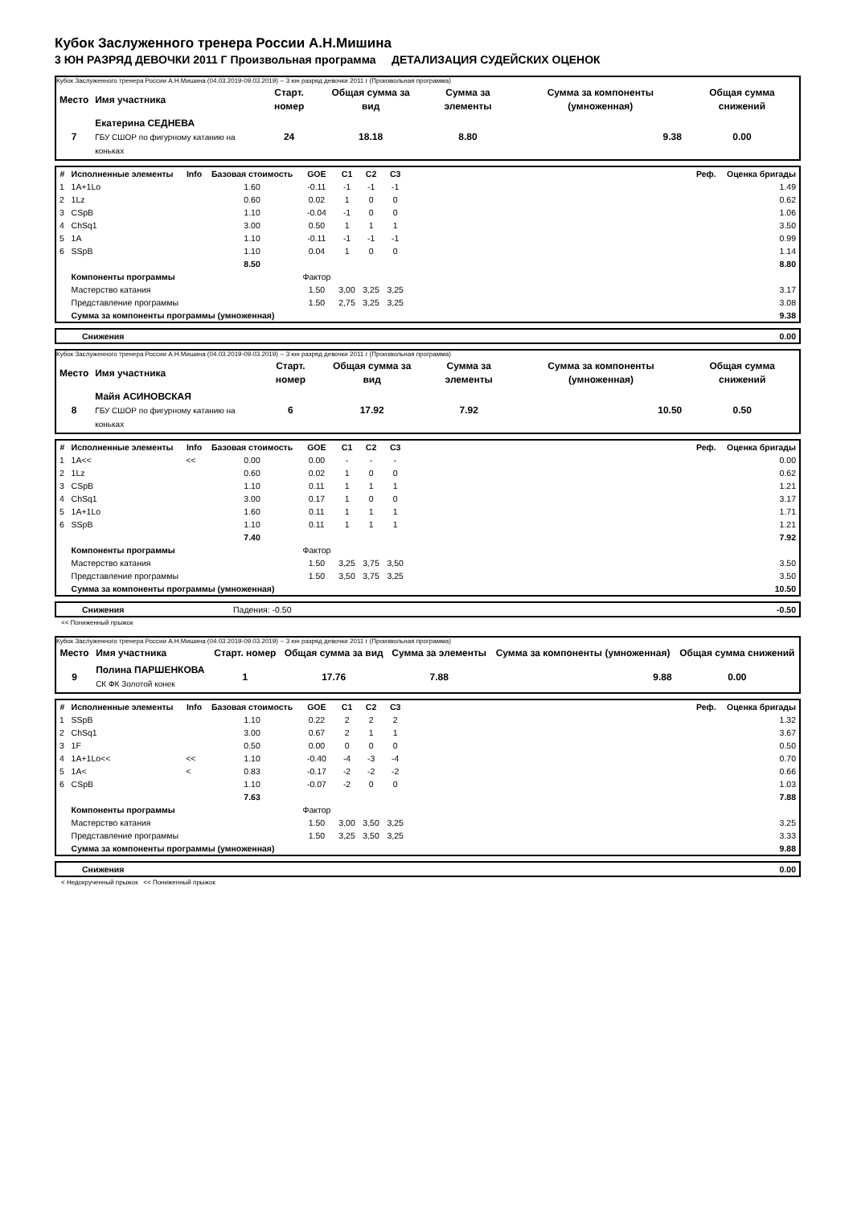Кубок Заслуженного тренера России А.Н.Мишина
3 ЮН РАЗРЯД ДЕВОЧКИ 2011 Г Произвольная программа ДЕТАЛИЗАЦИЯ СУДЕЙСКИХ ОЦЕНОК
Кубок Заслуженного тренера России А.Н.Мишина (04.03.2019-09.03.2019) -- 3 юн разряд девочки 2011 г (Произвольная программа)
| Место | Имя участника | Старт. номер | Общая сумма за вид | Сумма за элементы | Сумма за компоненты (умноженная) | Общая сумма снижений |
| --- | --- | --- | --- | --- | --- | --- |
| 7 | Екатерина СЕДНЕВА ГБУ СШОР по фигурному катанию на коньках | 24 | 18.18 | 8.80 | 9.38 | 0.00 |
| # | Исполненные элементы | Info | Базовая стоимость | GOE | C1 | C2 | C3 | Реф. | Оценка бригады |
| --- | --- | --- | --- | --- | --- | --- | --- | --- | --- |
| 1 | 1A+1Lo | | 1.60 | -0.11 | -1 | -1 | -1 | | 1.49 |
| 2 | 1Lz | | 0.60 | 0.02 | 1 | 0 | 0 | | 0.62 |
| 3 | CSpB | | 1.10 | -0.04 | -1 | 0 | 0 | | 1.06 |
| 4 | ChSq1 | | 3.00 | 0.50 | 1 | 1 | 1 | | 3.50 |
| 5 | 1A | | 1.10 | -0.11 | -1 | -1 | -1 | | 0.99 |
| 6 | SSpB | | 1.10 | 0.04 | 1 | 0 | 0 | | 1.14 |
| | | | 8.50 | | | | | | 8.80 |
| | Компоненты программы | | | Фактор | | | | | |
| | Мастерство катания | | | 1.50 | 3,00 | 3,25 | 3,25 | | 3.17 |
| | Представление программы | | | 1.50 | 2,75 | 3,25 | 3,25 | | 3.08 |
| | Сумма за компоненты программы (умноженная) | | | | | | | | 9.38 |
| | Снижения | 0.00 |
Кубок Заслуженного тренера России А.Н.Мишина (04.03.2019-09.03.2019) -- 3 юн разряд девочки 2011 г (Произвольная программа)
| Место | Имя участника | Старт. номер | Общая сумма за вид | Сумма за элементы | Сумма за компоненты (умноженная) | Общая сумма снижений |
| --- | --- | --- | --- | --- | --- | --- |
| 8 | Майя АСИНОВСКАЯ ГБУ СШОР по фигурному катанию на коньках | 6 | 17.92 | 7.92 | 10.50 | 0.50 |
| # | Исполненные элементы | Info | Базовая стоимость | GOE | C1 | C2 | C3 | Реф. | Оценка бригады |
| --- | --- | --- | --- | --- | --- | --- | --- | --- | --- |
| 1 | 1A<< | << | 0.00 | 0.00 | - | - | - | | 0.00 |
| 2 | 1Lz | | 0.60 | 0.02 | 1 | 0 | 0 | | 0.62 |
| 3 | CSpB | | 1.10 | 0.11 | 1 | 1 | 1 | | 1.21 |
| 4 | ChSq1 | | 3.00 | 0.17 | 1 | 0 | 0 | | 3.17 |
| 5 | 1A+1Lo | | 1.60 | 0.11 | 1 | 1 | 1 | | 1.71 |
| 6 | SSpB | | 1.10 | 0.11 | 1 | 1 | 1 | | 1.21 |
| | | | 7.40 | | | | | | 7.92 |
| | Компоненты программы | | | Фактор | | | | | |
| | Мастерство катания | | | 1.50 | 3,25 | 3,75 | 3,50 | | 3.50 |
| | Представление программы | | | 1.50 | 3,50 | 3,75 | 3,25 | | 3.50 |
| | Сумма за компоненты программы (умноженная) | | | | | | | | 10.50 |
| | Снижения | Падения: -0.50 | -0.50 |
<< Пониженный прыжок
Кубок Заслуженного тренера России А.Н.Мишина (04.03.2019-09.03.2019) -- 3 юн разряд девочки 2011 г (Произвольная программа)
| Место | Имя участника | Старт. номер | Общая сумма за вид | Сумма за элементы | Сумма за компоненты (умноженная) | Общая сумма снижений |
| --- | --- | --- | --- | --- | --- | --- |
| 9 | Полина ПАРШЕНКОВА СК ФК Золотой конек | 1 | 17.76 | 7.88 | 9.88 | 0.00 |
| # | Исполненные элементы | Info | Базовая стоимость | GOE | C1 | C2 | C3 | Реф. | Оценка бригады |
| --- | --- | --- | --- | --- | --- | --- | --- | --- | --- |
| 1 | SSpB | | 1.10 | 0.22 | 2 | 2 | 2 | | 1.32 |
| 2 | ChSq1 | | 3.00 | 0.67 | 2 | 1 | 1 | | 3.67 |
| 3 | 1F | | 0.50 | 0.00 | 0 | 0 | 0 | | 0.50 |
| 4 | 1A+1Lo<< | << | 1.10 | -0.40 | -4 | -3 | -4 | | 0.70 |
| 5 | 1A< | < | 0.83 | -0.17 | -2 | -2 | -2 | | 0.66 |
| 6 | CSpB | | 1.10 | -0.07 | -2 | 0 | 0 | | 1.03 |
| | | | 7.63 | | | | | | 7.88 |
| | Компоненты программы | | | Фактор | | | | | |
| | Мастерство катания | | | 1.50 | 3,00 | 3,50 | 3,25 | | 3.25 |
| | Представление программы | | | 1.50 | 3,25 | 3,50 | 3,25 | | 3.33 |
| | Сумма за компоненты программы (умноженная) | | | | | | | | 9.88 |
| | Снижения | 0.00 |
< Недокрученный прыжок << Пониженный прыжок